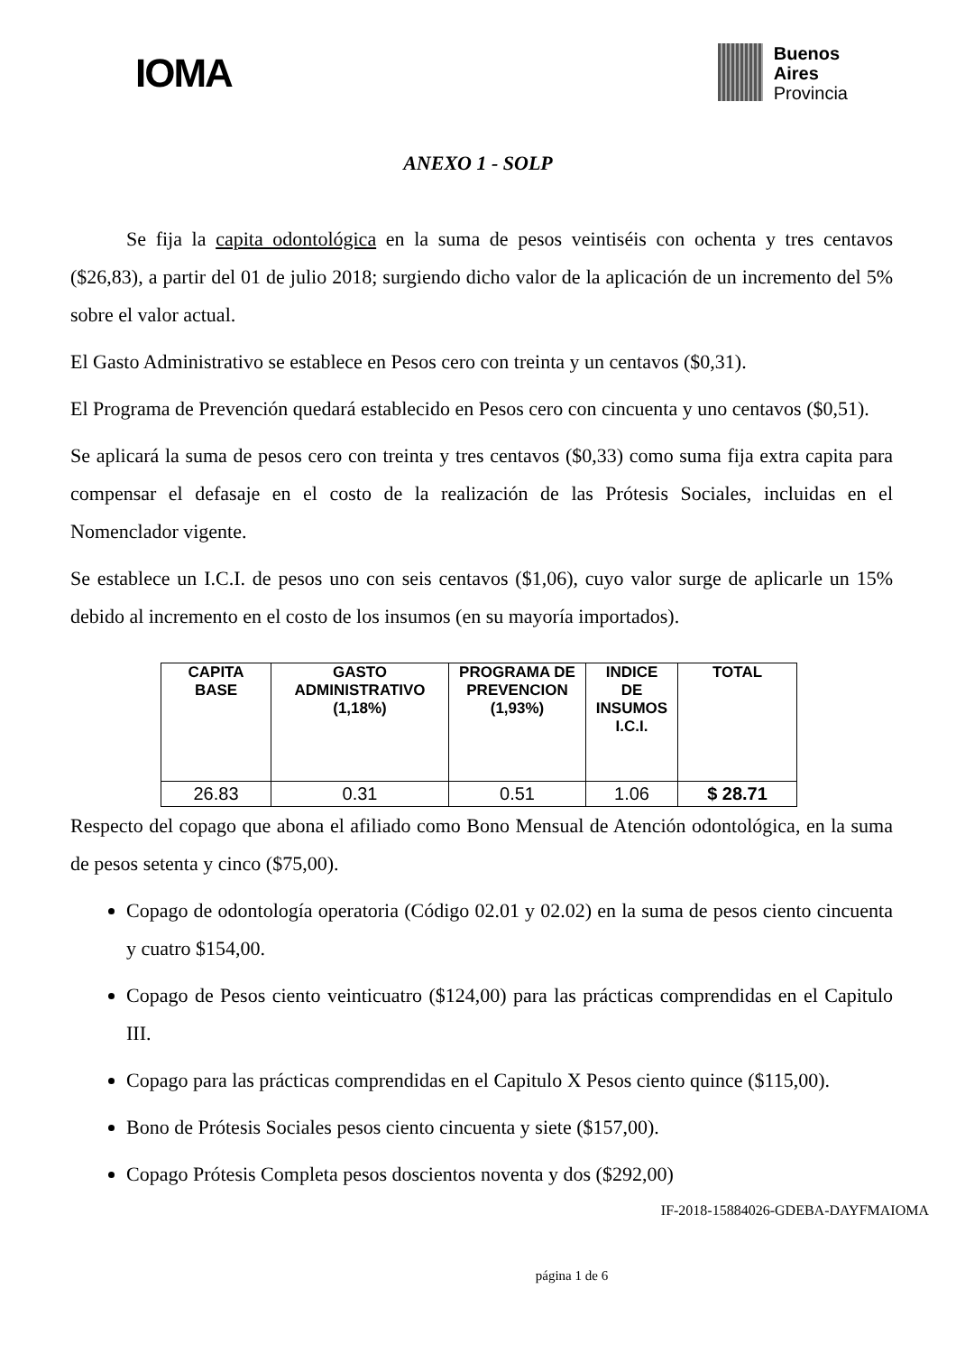IOMA
Buenos
Aires
Provincia
ANEXO 1 - SOLP
Se fija la capita odontológica en la suma de pesos veintiséis con ochenta y tres centavos ($26,83), a partir del 01 de julio 2018; surgiendo dicho valor de la aplicación de un incremento del 5% sobre el valor actual.
El Gasto Administrativo se establece en Pesos cero con treinta y un centavos ($0,31).
El Programa de Prevención quedará establecido en Pesos cero con cincuenta y uno centavos ($0,51).
Se aplicará la suma de pesos cero con treinta y tres centavos ($0,33) como suma fija extra capita para compensar el defasaje en el costo de la realización de las Prótesis Sociales, incluidas en el Nomenclador vigente.
Se establece un I.C.I. de pesos uno con seis centavos ($1,06), cuyo valor surge de aplicarle un 15% debido al incremento en el costo de los insumos (en su mayoría importados).
| CAPITA BASE | GASTO ADMINISTRATIVO (1,18%) | PROGRAMA DE PREVENCION (1,93%) | INDICE DE INSUMOS I.C.I. | TOTAL |
| --- | --- | --- | --- | --- |
| 26.83 | 0.31 | 0.51 | 1.06 | $ 28.71 |
Respecto del copago que abona el afiliado como Bono Mensual de Atención odontológica, en la suma de pesos setenta y cinco ($75,00).
Copago de odontología operatoria (Código 02.01 y 02.02) en la suma de pesos ciento cincuenta y cuatro $154,00.
Copago de Pesos ciento veinticuatro ($124,00) para las prácticas comprendidas en el Capitulo III.
Copago para las prácticas comprendidas en el Capitulo X Pesos ciento quince ($115,00).
Bono de Prótesis Sociales pesos ciento cincuenta y siete ($157,00).
Copago Prótesis Completa pesos doscientos noventa y dos ($292,00)
IF-2018-15884026-GDEBA-DAYFMAIOMA
página 1 de 6